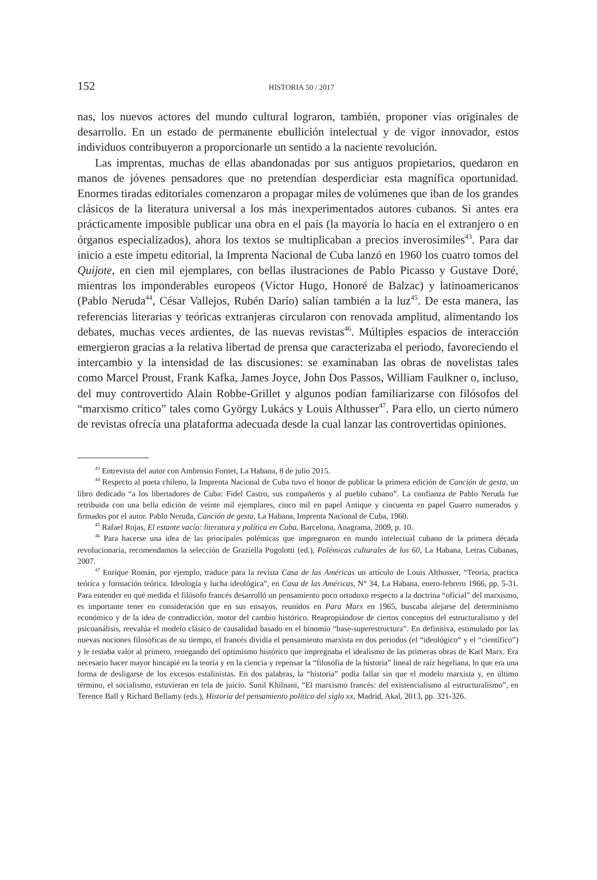152 HISTORIA 50 / 2017
nas, los nuevos actores del mundo cultural lograron, también, proponer vías originales de desarrollo. En un estado de permanente ebullición intelectual y de vigor innovador, estos individuos contribuyeron a proporcionarle un sentido a la naciente revolución.
Las imprentas, muchas de ellas abandonadas por sus antiguos propietarios, quedaron en manos de jóvenes pensadores que no pretendían desperdiciar esta magnífica oportunidad. Enormes tiradas editoriales comenzaron a propagar miles de volúmenes que iban de los grandes clásicos de la literatura universal a los más inexperimentados autores cubanos. Si antes era prácticamente imposible publicar una obra en el país (la mayoría lo hacía en el extranjero o en órganos especializados), ahora los textos se multiplicaban a precios inverosímiles<sup>43</sup>. Para dar inicio a este ímpetu editorial, la Imprenta Nacional de Cuba lanzó en 1960 los cuatro tomos del Quijote, en cien mil ejemplares, con bellas ilustraciones de Pablo Picasso y Gustave Doré, mientras los imponderables europeos (Víctor Hugo, Honoré de Balzac) y latinoamericanos (Pablo Neruda<sup>44</sup>, César Vallejos, Rubén Darío) salían también a la luz<sup>45</sup>. De esta manera, las referencias literarias y teóricas extranjeras circularon con renovada amplitud, alimentando los debates, muchas veces ardientes, de las nuevas revistas<sup>46</sup>. Múltiples espacios de interacción emergieron gracias a la relativa libertad de prensa que caracterizaba el periodo, favoreciendo el intercambio y la intensidad de las discusiones: se examinaban las obras de novelistas tales como Marcel Proust, Frank Kafka, James Joyce, John Dos Passos, William Faulkner o, incluso, del muy controvertido Alain Robbe-Grillet y algunos podían familiarizarse con filósofos del “marxismo crítico” tales como György Lukács y Louis Althusser<sup>47</sup>. Para ello, un cierto número de revistas ofrecía una plataforma adecuada desde la cual lanzar las controvertidas opiniones.
<sup>43</sup> Entrevista del autor con Ambrosio Fornet, La Habana, 8 de julio 2015.
<sup>44</sup> Respecto al poeta chileno, la Imprenta Nacional de Cuba tuvo el honor de publicar la primera edición de Canción de gesta, un libro dedicado “a los libertadores de Cuba: Fidel Castro, sus compañeros y al pueblo cubano”. La confianza de Pablo Neruda fue retribuida con una bella edición de veinte mil ejemplares, cinco mil en papel Antique y cincuenta en papel Guarro numerados y firmados por el autor. Pablo Neruda, Canción de gesta, La Habana, Imprenta Nacional de Cuba, 1960.
<sup>45</sup> Rafael Rojas, El estante vacío: literatura y política en Cuba, Barcelona, Anagrama, 2009, p. 10.
<sup>46</sup> Para hacerse una idea de las principales polémicas que impregnaron en mundo intelectual cubano de la primera década revolucionaria, recomendamos la selección de Graziella Pogolotti (ed.), Polémicas culturales de los 60, La Habana, Letras Cubanas, 2007.
<sup>47</sup> Enrique Román, por ejemplo, traduce para la revista Casa de las Américas un artículo de Louis Althusser, “Teoría, practica teórica y formación teórica. Ideología y lucha ideológica”, en Casa de las Américas, N° 34, La Habana, enero-febrero 1966, pp. 5-31. Para entender en qué medida el filósofo francés desarrolló un pensamiento poco ortodoxo respecto a la doctrina “oficial” del marxismo, es importante tener en consideración que en sus ensayos, reunidos en Para Marx en 1965, buscaba alejarse del determinismo económico y de la idea de contradicción, motor del cambio histórico. Reapropiándose de ciertos conceptos del estructuralismo y del psicoanálisis, reevalúa el modelo clásico de causalidad basado en el binomio “base-superestructura”. En definitiva, estimulado por las nuevas nociones filosóficas de su tiempo, el francés dividía el pensamiento marxista en dos periodos (el “ideológico” y el “científico”) y le restaba valor al primero, renegando del optimismo histórico que impregnaba el idealismo de las primeras obras de Karl Marx. Era necesario hacer mayor hincapié en la teoría y en la ciencia y repensar la “filosofía de la historia” lineal de raíz hegeliana, lo que era una forma de desligarse de los excesos estalinistas. En dos palabras, la “historia” podía fallar sin que el modelo marxista y, en último término, el socialismo, estuvieran en tela de juicio. Sunil Khilnani, “El marxismo francés: del existencialismo al estructuralismo”, en Terence Ball y Richard Bellamy (eds.), Historia del pensamiento político del siglo xx, Madrid, Akal, 2013, pp. 321-326.